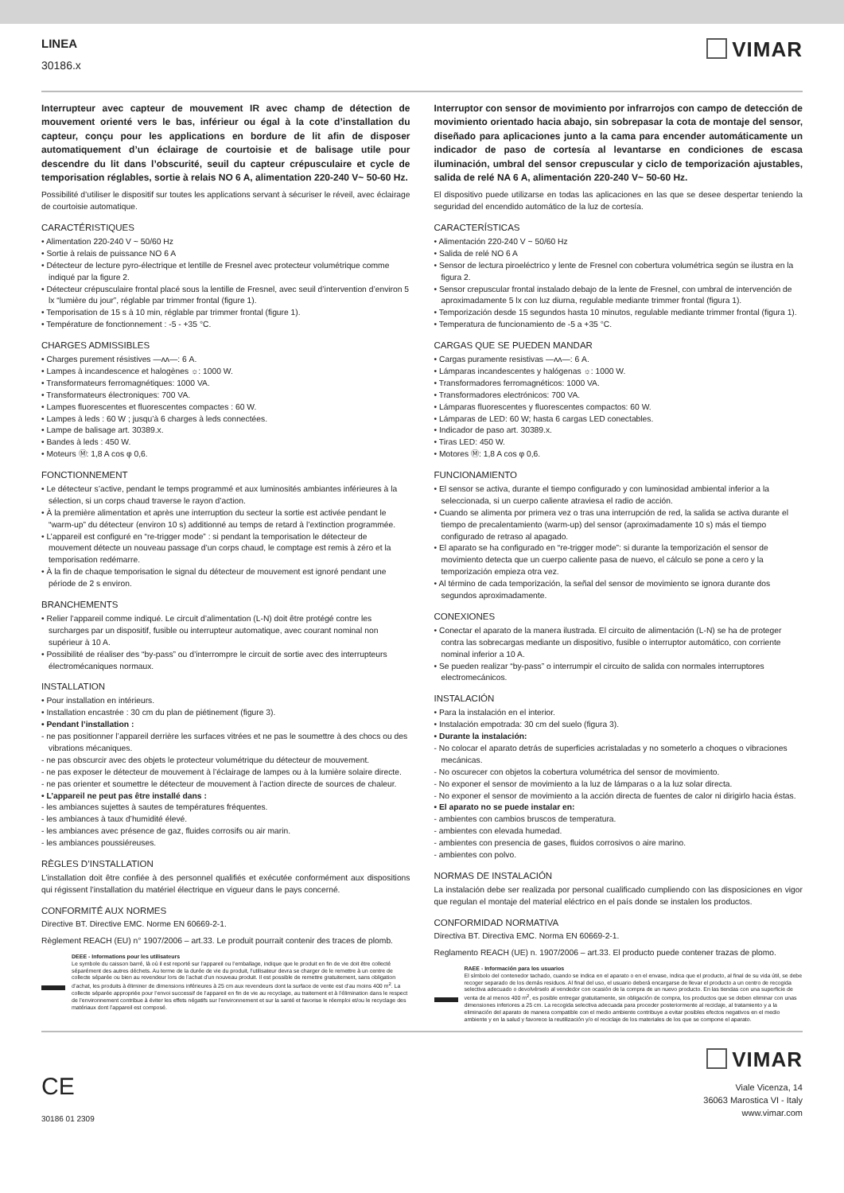LINEA
30186.x
VIMAR
Interrupteur avec capteur de mouvement IR avec champ de détection de mouvement orienté vers le bas, inférieur ou égal à la cote d’installation du capteur, conçu pour les applications en bordure de lit afin de disposer automatiquement d’un éclairage de courtoisie et de balisage utile pour descendre du lit dans l’obscurité, seuil du capteur crépusculaire et cycle de temporisation réglables, sortie à relais NO 6 A, alimentation 220-240 V~ 50-60 Hz.
Possibilité d’utiliser le dispositif sur toutes les applications servant à sécuriser le réveil, avec éclairage de courtoisie automatique.
CARACTÉRISTIQUES
• Alimentation 220-240 V ~ 50/60 Hz
• Sortie à relais de puissance NO 6 A
• Détecteur de lecture pyro-électrique et lentille de Fresnel avec protecteur volumétrique comme indiqué par la figure 2.
• Détecteur crépusculaire frontal placé sous la lentille de Fresnel, avec seuil d’intervention d’environ 5 lx “lumière du jour”, réglable par trimmer frontal (figure 1).
• Temporisation de 15 s à 10 min, réglable par trimmer frontal (figure 1).
• Température de fonctionnement : -5 - +35 °C.
CHARGES ADMISSIBLES
• Charges purement résistives —ᴧᴧ—: 6 A.
• Lampes à incandescence et halogènes ☼: 1000 W.
• Transformateurs ferromagnétiques: 1000 VA.
• Transformateurs électroniques: 700 VA.
• Lampes fluorescentes et fluorescentes compactes : 60 W.
• Lampes à leds : 60 W ; jusqu’à 6 charges à leds connectées.
• Lampe de balisage art. 30389.x.
• Bandes à leds : 450 W.
• Moteurs Ⓜ: 1,8 A cos φ 0,6.
FONCTIONNEMENT
• Le détecteur s’active, pendant le temps programmé et aux luminosités ambiantes inférieures à la sélection, si un corps chaud traverse le rayon d’action.
• À la première alimentation et après une interruption du secteur la sortie est activée pendant le “warm-up” du détecteur (environ 10 s) additionné au temps de retard à l’extinction programmée.
• L’appareil est configuré en “re-trigger mode” : si pendant la temporisation le détecteur de mouvement détecte un nouveau passage d’un corps chaud, le comptage est remis à zéro et la temporisation redémarre.
• À la fin de chaque temporisation le signal du détecteur de mouvement est ignoré pendant une période de 2 s environ.
BRANCHEMENTS
• Relier l’appareil comme indiqué. Le circuit d’alimentation (L-N) doit être protégé contre les surcharges par un dispositif, fusible ou interrupteur automatique, avec courant nominal non supérieur à 10 A.
• Possibilité de réaliser des “by-pass” ou d’interrompre le circuit de sortie avec des interrupteurs électromécaniques normaux.
INSTALLATION
• Pour installation en intérieurs.
• Installation encastrée : 30 cm du plan de piétinement (figure 3).
• Pendant l’installation :
- ne pas positionner l’appareil derrière les surfaces vitrées et ne pas le soumettre à des chocs ou des vibrations mécaniques.
- ne pas obscurcir avec des objets le protecteur volumétrique du détecteur de mouvement.
- ne pas exposer le détecteur de mouvement à l’éclairage de lampes ou à la lumière solaire directe.
- ne pas orienter et soumettre le détecteur de mouvement à l’action directe de sources de chaleur.
• L’appareil ne peut pas être installé dans :
- les ambiances sujettes à sautes de températures fréquentes.
- les ambiances à taux d’humidité élevé.
- les ambiances avec présence de gaz, fluides corrosifs ou air marin.
- les ambiances poussiéreuses.
RÈGLES D’INSTALLATION
L’installation doit être confiée à des personnel qualifiés et exécutée conformément aux dispositions qui régissent l’installation du matériel électrique en vigueur dans le pays concerné.
CONFORMITÉ AUX NORMES
Directive BT. Directive EMC. Norme EN 60669-2-1.
Règlement REACH (EU) n° 1907/2006 – art.33. Le produit pourrait contenir des traces de plomb.
DEEE - Informations pour les utilisateurs
Le symbole du caisson barré, là où il est reporté sur l’appareil ou l’emballage, indique que le produit en fin de vie doit être collecté séparément des autres déchets. Au terme de la durée de vie du produit, l’utilisateur devra se charger de le remettre à un centre de collecte séparée ou bien au revendeur lors de l’achat d’un nouveau produit. Il est possible de remettre gratuitement, sans obligation d’achat, les produits à éliminer de dimensions inférieures à 25 cm aux revendeurs dont la surface de vente est d’au moins 400 m<sup>2</sup>. La collecte séparée appropriée pour l’envoi successif de l’appareil en fin de vie au recyclage, au traitement et à l’élimination dans le respect de l’environnement contribue à éviter les effets négatifs sur l’environnement et sur la santé et favorise le réemploi et/ou le recyclage des matériaux dont l’appareil est composé.
Interruptor con sensor de movimiento por infrarrojos con campo de detección de movimiento orientado hacia abajo, sin sobrepasar la cota de montaje del sensor, diseñado para aplicaciones junto a la cama para encender automáticamente un indicador de paso de cortesía al levantarse en condiciones de escasa iluminación, umbral del sensor crepuscular y ciclo de temporización ajustables, salida de relé NA 6 A, alimentación 220-240 V~ 50-60 Hz.
El dispositivo puede utilizarse en todas las aplicaciones en las que se desee despertar teniendo la seguridad del encendido automático de la luz de cortesía.
CARACTERÍSTICAS
• Alimentación 220-240 V ~ 50/60 Hz
• Salida de relé NO 6 A
• Sensor de lectura piroeléctrico y lente de Fresnel con cobertura volumétrica según se ilustra en la figura 2.
• Sensor crepuscular frontal instalado debajo de la lente de Fresnel, con umbral de intervención de aproximadamente 5 lx con luz diurna, regulable mediante trimmer frontal (figura 1).
• Temporización desde 15 segundos hasta 10 minutos, regulable mediante trimmer frontal (figura 1).
• Temperatura de funcionamiento de -5 a +35 °C.
CARGAS QUE SE PUEDEN MANDAR
• Cargas puramente resistivas —ᴧᴧ—: 6 A.
• Lámparas incandescentes y halógenas ☼: 1000 W.
• Transformadores ferromagnéticos: 1000 VA.
• Transformadores electrónicos: 700 VA.
• Lámparas fluorescentes y fluorescentes compactos: 60 W.
• Lámparas de LED: 60 W; hasta 6 cargas LED conectables.
• Indicador de paso art. 30389.x.
• Tiras LED: 450 W.
• Motores Ⓜ: 1,8 A cos φ 0,6.
FUNCIONAMIENTO
• El sensor se activa, durante el tiempo configurado y con luminosidad ambiental inferior a la seleccionada, si un cuerpo caliente atraviesa el radio de acción.
• Cuando se alimenta por primera vez o tras una interrupción de red, la salida se activa durante el tiempo de precalentamiento (warm-up) del sensor (aproximadamente 10 s) más el tiempo configurado de retraso al apagado.
• El aparato se ha configurado en “re-trigger mode”: si durante la temporización el sensor de movimiento detecta que un cuerpo caliente pasa de nuevo, el cálculo se pone a cero y la temporización empieza otra vez.
• Al término de cada temporización, la señal del sensor de movimiento se ignora durante dos segundos aproximadamente.
CONEXIONES
• Conectar el aparato de la manera ilustrada. El circuito de alimentación (L-N) se ha de proteger contra las sobrecargas mediante un dispositivo, fusible o interruptor automático, con corriente nominal inferior a 10 A.
• Se pueden realizar “by-pass” o interrumpir el circuito de salida con normales interruptores electromecánicos.
INSTALACIÓN
• Para la instalación en el interior.
• Instalación empotrada: 30 cm del suelo (figura 3).
• Durante la instalación:
- No colocar el aparato detrás de superficies acristaladas y no someterlo a choques o vibraciones mecánicas.
- No oscurecer con objetos la cobertura volumétrica del sensor de movimiento.
- No exponer el sensor de movimiento a la luz de lámparas o a la luz solar directa.
- No exponer el sensor de movimiento a la acción directa de fuentes de calor ni dirigirlo hacia éstas.
• El aparato no se puede instalar en:
- ambientes con cambios bruscos de temperatura.
- ambientes con elevada humedad.
- ambientes con presencia de gases, fluidos corrosivos o aire marino.
- ambientes con polvo.
NORMAS DE INSTALACIÓN
La instalación debe ser realizada por personal cualificado cumpliendo con las disposiciones en vigor que regulan el montaje del material eléctrico en el país donde se instalen los productos.
CONFORMIDAD NORMATIVA
Directiva BT. Directiva EMC. Norma EN 60669-2-1.
Reglamento REACH (UE) n. 1907/2006 – art.33. El producto puede contener trazas de plomo.
RAEE - Información para los usuarios
El símbolo del contenedor tachado, cuando se indica en el aparato o en el envase, indica que el producto, al final de su vida útil, se debe recoger separado de los demás residuos. Al final del uso, el usuario deberá encargarse de llevar el producto a un centro de recogida selectiva adecuado o devolvérselo al vendedor con ocasión de la compra de un nuevo producto. En las tiendas con una superficie de venta de al menos 400 m<sup>2</sup>, es posible entregar gratuitamente, sin obligación de compra, los productos que se deben eliminar con unas dimensiones inferiores a 25 cm. La recogida selectiva adecuada para proceder posteriormente al reciclaje, al tratamiento y a la eliminación del aparato de manera compatible con el medio ambiente contribuye a evitar posibles efectos negativos en el medio ambiente y en la salud y favorece la reutilización y/o el reciclaje de los materiales de los que se compone el aparato.
CE
30186 01 2309
VIMAR
Viale Vicenza, 14
36063 Marostica VI - Italy
www.vimar.com